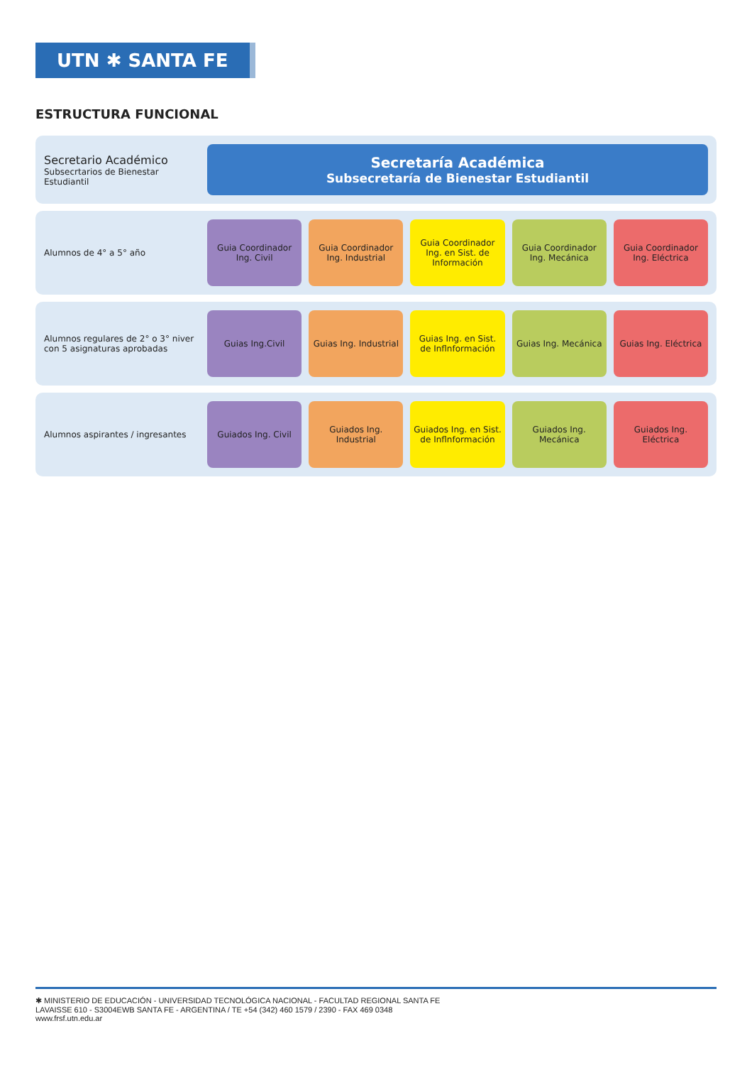UTN ✱ SANTA FE
ESTRUCTURA FUNCIONAL
Secretario Académico
Subsecrtarios de Bienestar Estudiantil
Secretaría Académica
Subsecretaría de Bienestar Estudiantil
Alumnos de 4° a 5° año
Guia Coordinador Ing. Civil Guia Coordinador Ing. Industrial
Guia Coordinador Ing. en Sist. de Información
Guia Coordinador Ing. Mecánica Guia Coordinador Ing. Eléctrica
Alumnos regulares de 2° o 3° niver con 5 asignaturas aprobadas
Guias Ing.Civil Guias Ing. Industrial Guias Ing. en Sist. de Inflnformación
Guias Ing. Mecánica Guias Ing. Eléctrica
Alumnos aspirantes / ingresantes
Guiados Ing. Civil Guiados Ing. Industrial Guiados Ing. en Sist. de Inflnformación
Guiados Ing. Mecánica Guiados Ing. Eléctrica
✱ MINISTERIO DE EDUCACIÓN - UNIVERSIDAD TECNOLÓGICA NACIONAL - FACULTAD REGIONAL SANTA FE
LAVAISSE 610 - S3004EWB SANTA FE - ARGENTINA / TE +54 (342) 460 1579 / 2390 - FAX 469 0348
www.frsf.utn.edu.ar